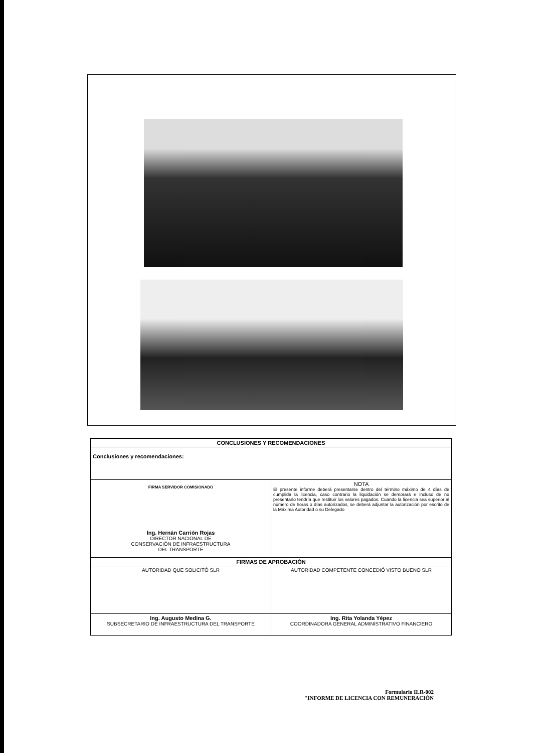| CONCLUSIONES Y RECOMENDACIONES | |
| --- | --- |
| Conclusiones y recomendaciones: | |
| FIRMA SERVIDOR COMISIONADO Ing. Hernán Carrión Rojas DIRECTOR NACIONAL DE CONSERVACIÓN DE INFRAESTRUCTURA DEL TRANSPORTE | NOTA El presente informe deberá presentarse dentro del término máximo de 4 días de cumplida la licencia, caso contrario la liquidación se demorará e incluso de no presentarlo tendría que restituir los valores pagados. Cuando la licencia sea superior al número de horas o días autorizados, se deberá adjuntar la autorización por escrito de la Máxima Autoridad o su Delegado |
| FIRMAS DE APROBACIÓN | |
| AUTORIDAD QUE SOLICITÓ SLR | AUTORIDAD COMPETENTE CONCEDIÓ VISTO BUENO SLR |
| Ing. Augusto Medina G. SUBSECRETARIO DE INFRAESTRUCTURA DEL TRANSPORTE | Ing. Rita Yolanda Yépez COORDINADORA GENERAL ADMINISTRATIVO FINANCIERO |
Formulario ILR-002
"INFORME DE LICENCIA CON REMUNERACIÓN